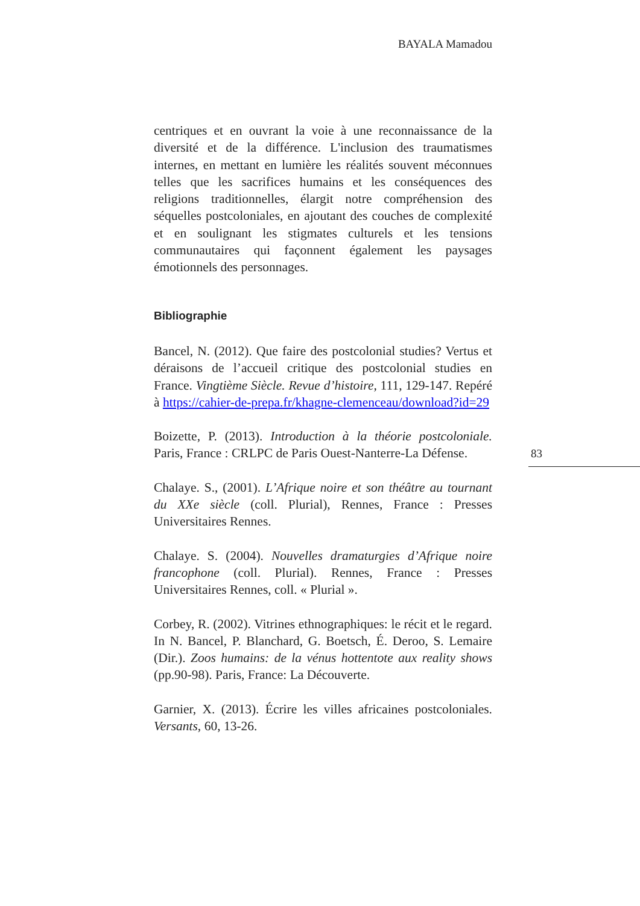BAYALA Mamadou
centriques et en ouvrant la voie à une reconnaissance de la diversité et de la différence. L'inclusion des traumatismes internes, en mettant en lumière les réalités souvent méconnues telles que les sacrifices humains et les conséquences des religions traditionnelles, élargit notre compréhension des séquelles postcoloniales, en ajoutant des couches de complexité et en soulignant les stigmates culturels et les tensions communautaires qui façonnent également les paysages émotionnels des personnages.
Bibliographie
Bancel, N. (2012). Que faire des postcolonial studies? Vertus et déraisons de l’accueil critique des postcolonial studies en France. Vingtième Siècle. Revue d’histoire, 111, 129-147. Repéré à https://cahier-de-prepa.fr/khagne-clemenceau/download?id=29
Boizette, P. (2013). Introduction à la théorie postcoloniale. Paris, France : CRLPC de Paris Ouest-Nanterre-La Défense.
Chalaye. S., (2001). L’Afrique noire et son théâtre au tournant du XXe siècle (coll. Plurial), Rennes, France : Presses Universitaires Rennes.
Chalaye. S. (2004). Nouvelles dramaturgies d’Afrique noire francophone (coll. Plurial). Rennes, France : Presses Universitaires Rennes, coll. « Plurial ».
Corbey, R. (2002). Vitrines ethnographiques: le récit et le regard. In N. Bancel, P. Blanchard, G. Boetsch, É. Deroo, S. Lemaire (Dir.). Zoos humains: de la vénus hottentote aux reality shows (pp.90-98). Paris, France: La Découverte.
Garnier, X. (2013). Écrire les villes africaines postcoloniales. Versants, 60, 13-26.
83